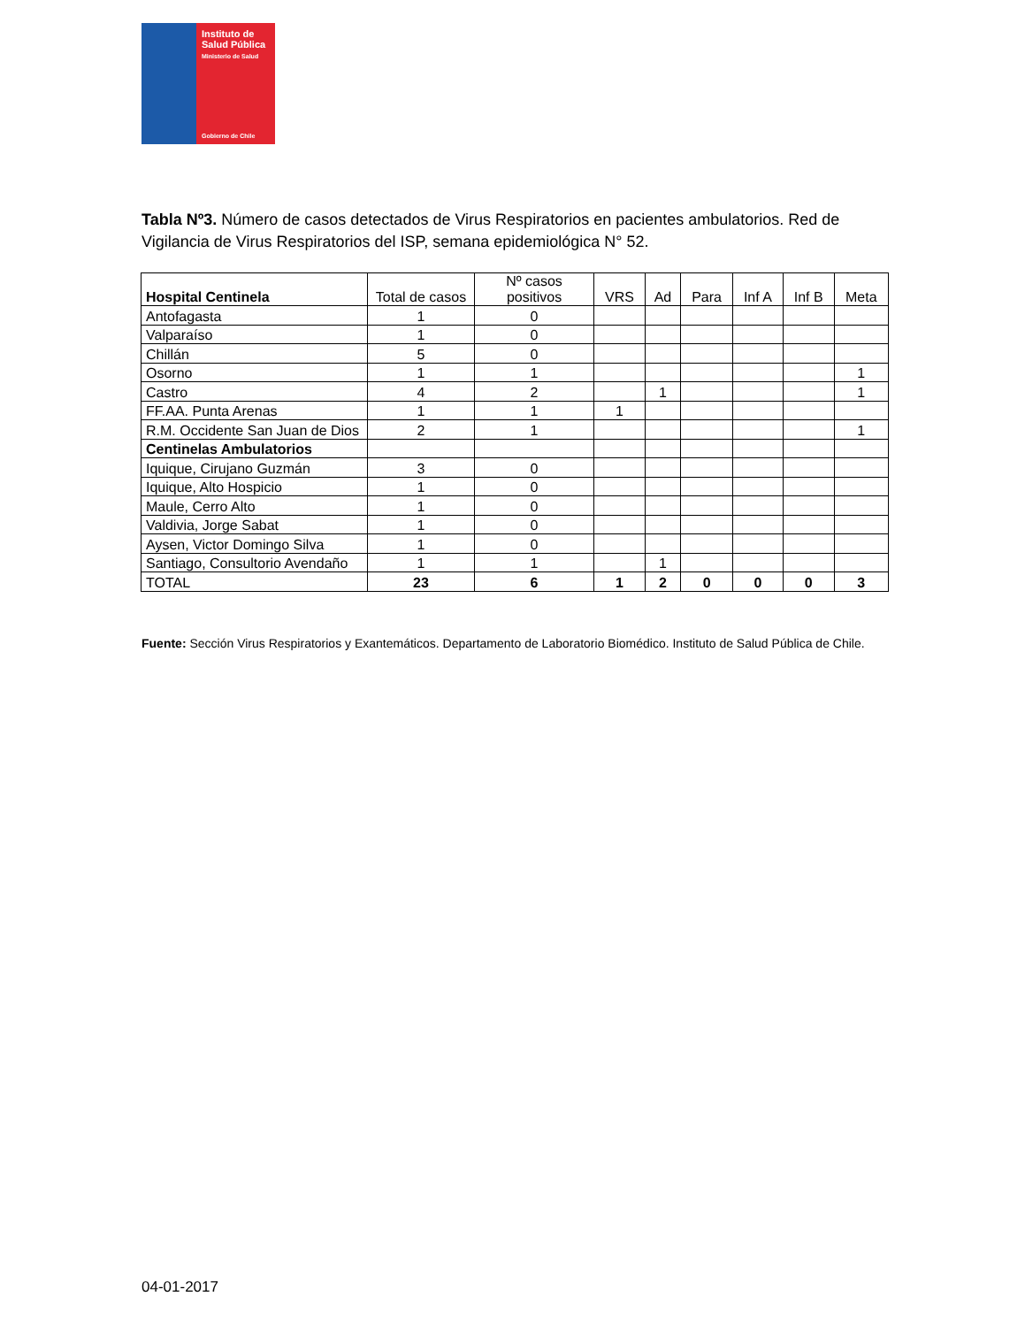Instituto de
Salud Pública
Ministerio de Salud
Gobierno de Chile
Tabla Nº3. Número de casos detectados de Virus Respiratorios en pacientes ambulatorios. Red de Vigilancia de Virus Respiratorios del ISP, semana epidemiológica N° 52.
| Hospital Centinela | Total de casos | Nº casos positivos | VRS | Ad | Para | Inf A | Inf B | Meta |
| --- | --- | --- | --- | --- | --- | --- | --- | --- |
| Antofagasta | 1 | 0 | | | | | | |
| Valparaíso | 1 | 0 | | | | | | |
| Chillán | 5 | 0 | | | | | | |
| Osorno | 1 | 1 | | | | | | 1 |
| Castro | 4 | 2 | | 1 | | | | 1 |
| FF.AA. Punta Arenas | 1 | 1 | 1 | | | | | |
| R.M. Occidente San Juan de Dios | 2 | 1 | | | | | | 1 |
| Centinelas Ambulatorios | | | | | | | | |
| Iquique, Cirujano Guzmán | 3 | 0 | | | | | | |
| Iquique, Alto Hospicio | 1 | 0 | | | | | | |
| Maule, Cerro Alto | 1 | 0 | | | | | | |
| Valdivia, Jorge Sabat | 1 | 0 | | | | | | |
| Aysen, Victor Domingo Silva | 1 | 0 | | | | | | |
| Santiago, Consultorio Avendaño | 1 | 1 | | 1 | | | | |
| TOTAL | 23 | 6 | 1 | 2 | 0 | 0 | 0 | 3 |
Fuente: Sección Virus Respiratorios y Exantemáticos. Departamento de Laboratorio Biomédico. Instituto de Salud Pública de Chile.
04-01-2017